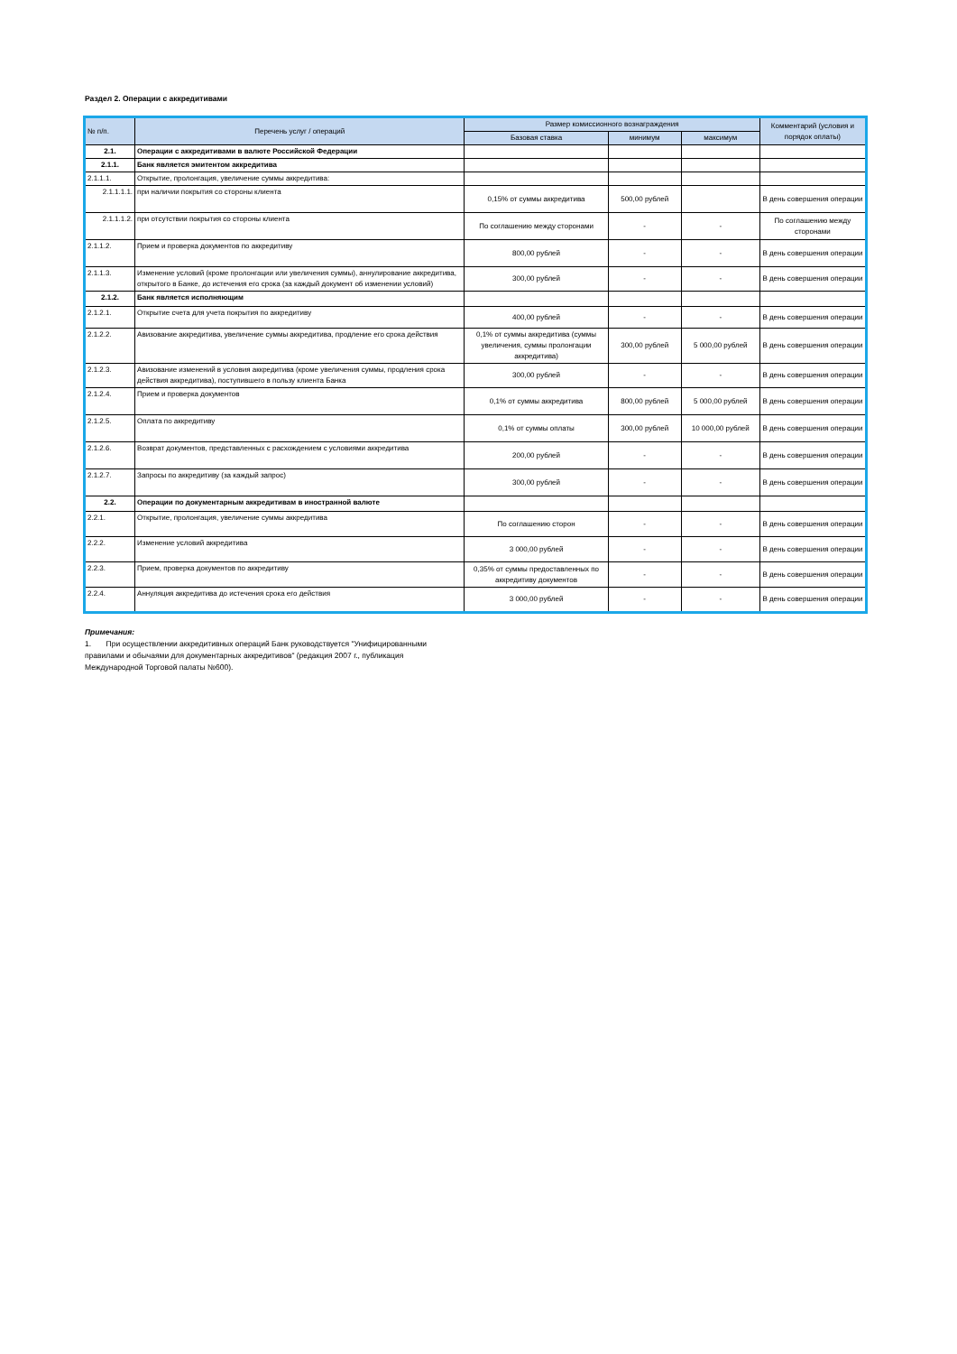Раздел 2. Операции с аккредитивами
| № п/п. | Перечень услуг / операций | Размер комиссионного вознаграждения | | | Комментарий (условия и порядок оплаты) |
| --- | --- | --- | --- | --- | --- |
| | | Базовая ставка | минимум | максимум | |
| 2.1. | Операции с аккредитивами в валюте Российской Федерации | | | | |
| 2.1.1. | Банк является эмитентом аккредитива | | | | |
| 2.1.1.1. | Открытие, пролонгация, увеличение суммы аккредитива: | | | | |
| 2.1.1.1.1. | при наличии покрытия со стороны клиента | 0,15% от суммы аккредитива | 500,00 рублей | | В день совершения операции |
| 2.1.1.1.2. | при отсутствии покрытия со стороны клиента | По соглашению между сторонами | - | - | По соглашению между сторонами |
| 2.1.1.2. | Прием и проверка документов по аккредитиву | 800,00 рублей | - | - | В день совершения операции |
| 2.1.1.3. | Изменение условий (кроме пролонгации или увеличения суммы), аннулирование аккредитива, открытого в Банке, до истечения его срока (за каждый документ об изменении условий) | 300,00 рублей | - | - | В день совершения операции |
| 2.1.2. | Банк является исполняющим | | | | |
| 2.1.2.1. | Открытие счета для учета покрытия по аккредитиву | 400,00 рублей | - | - | В день совершения операции |
| 2.1.2.2. | Авизование аккредитива, увеличение суммы аккредитива, продление его срока действия | 0,1% от суммы аккредитива (суммы увеличения, суммы пролонгации аккредитива) | 300,00 рублей | 5 000,00 рублей | В день совершения операции |
| 2.1.2.3. | Авизование изменений в условия аккредитива (кроме увеличения суммы, продления срока действия аккредитива), поступившего в пользу клиента Банка | 300,00 рублей | - | - | В день совершения операции |
| 2.1.2.4. | Прием и проверка документов | 0,1% от суммы аккредитива | 800,00 рублей | 5 000,00 рублей | В день совершения операции |
| 2.1.2.5. | Оплата по аккредитиву | 0,1% от суммы оплаты | 300,00 рублей | 10 000,00 рублей | В день совершения операции |
| 2.1.2.6. | Возврат документов, представленных с расхождением с условиями аккредитива | 200,00 рублей | - | - | В день совершения операции |
| 2.1.2.7. | Запросы по аккредитиву (за каждый запрос) | 300,00 рублей | - | - | В день совершения операции |
| 2.2. | Операции по документарным аккредитивам в иностранной валюте | | | | |
| 2.2.1. | Открытие, пролонгация, увеличение суммы аккредитива | По соглашению сторон | - | - | В день совершения операции |
| 2.2.2. | Изменение условий аккредитива | 3 000,00 рублей | - | - | В день совершения операции |
| 2.2.3. | Прием, проверка документов по аккредитиву | 0,35% от суммы предоставленных по аккредитиву документов | - | - | В день совершения операции |
| 2.2.4. | Аннуляция аккредитива до истечения срока его действия | 3 000,00 рублей | - | - | В день совершения операции |
Примечания:
1. При осуществлении аккредитивных операций Банк руководствуется "Унифицированными правилами и обычаями для документарных аккредитивов" (редакция 2007 г., публикация Международной Торговой палаты №600).